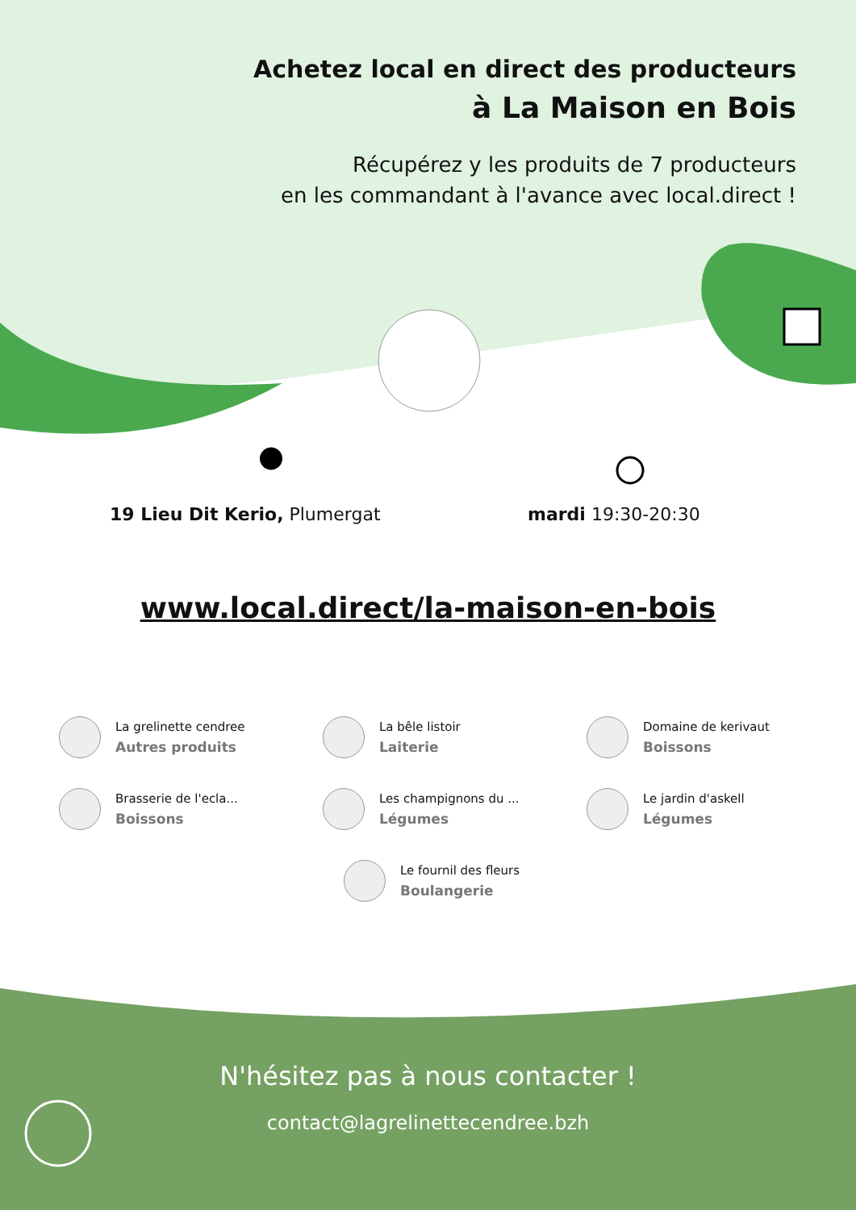Achetez local en direct des producteurs
à La Maison en Bois
Récupérez y les produits de 7 producteurs
en les commandant à l'avance avec local.direct !
19 Lieu Dit Kerio, Plumergat mardi 19:30-20:30
www.local.direct/la-maison-en-bois
La grelinette cendree
Autres produits
La bêle listoir
Laiterie
Domaine de kerivaut
Boissons
Brasserie de l'ecla...
Boissons
Les champignons du ...
Légumes
Le jardin d'askell
Légumes
Le fournil des fleurs
Boulangerie
N'hésitez pas à nous contacter !
contact@lagrelinettecendree.bzh